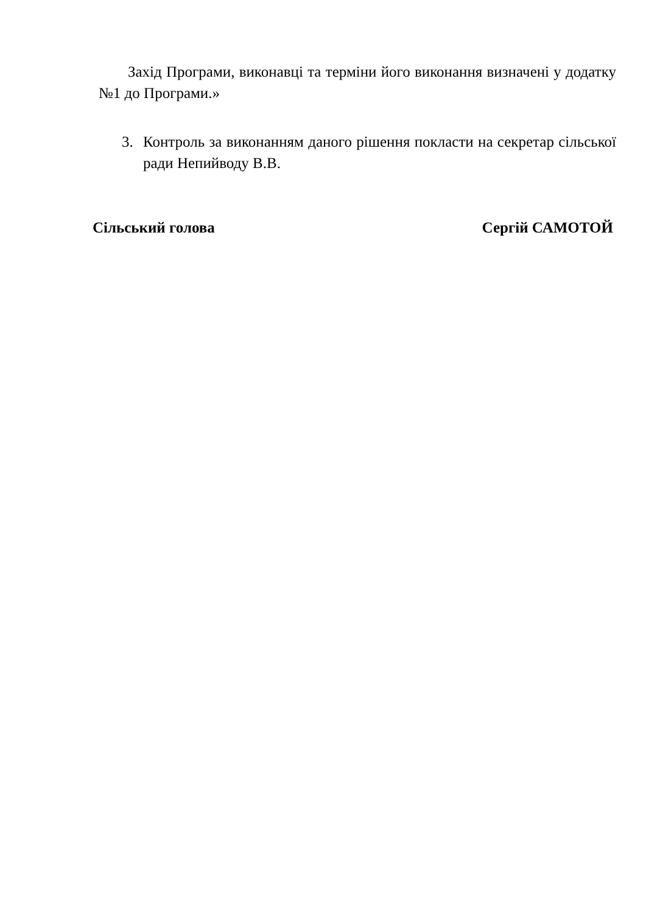Захід Програми, виконавці та терміни його виконання визначені у додатку №1 до Програми.»
3. Контроль за виконанням даного рішення покласти на секретар сільської ради Непийводу В.В.
Сільський голова Сергій САМОТОЙ